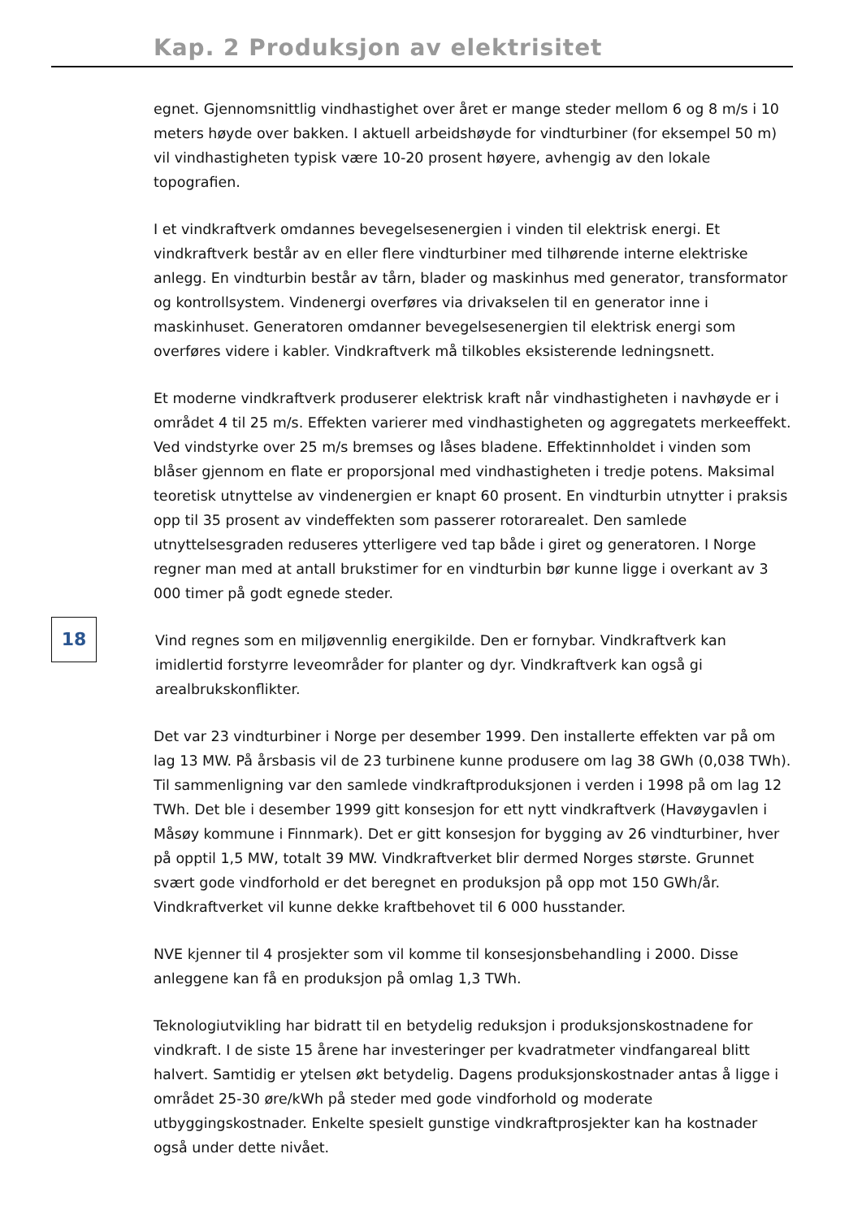Kap. 2 Produksjon av elektrisitet
egnet. Gjennomsnittlig vindhastighet over året er mange steder mellom 6 og 8 m/s i 10 meters høyde over bakken. I aktuell arbeidshøyde for vindturbiner (for eksempel 50 m) vil vindhastigheten typisk være 10-20 prosent høyere, avhengig av den lokale topografien.
I et vindkraftverk omdannes bevegelsesenergien i vinden til elektrisk energi. Et vindkraftverk består av en eller flere vindturbiner med tilhørende interne elektriske anlegg. En vindturbin består av tårn, blader og maskinhus med generator, transformator og kontrollsystem. Vindenergi overføres via drivakselen til en generator inne i maskinhuset. Generatoren omdanner bevegelsesenergien til elektrisk energi som overføres videre i kabler. Vindkraftverk må tilkobles eksisterende ledningsnett.
Et moderne vindkraftverk produserer elektrisk kraft når vindhastigheten i navhøyde er i området 4 til 25 m/s. Effekten varierer med vindhastigheten og aggregatets merkeeffekt. Ved vindstyrke over 25 m/s bremses og låses bladene. Effektinnholdet i vinden som blåser gjennom en flate er proporsjonal med vindhastigheten i tredje potens. Maksimal teoretisk utnyttelse av vindenergien er knapt 60 prosent. En vindturbin utnytter i praksis opp til 35 prosent av vindeffekten som passerer rotorarealet. Den samlede utnyttelsesgraden reduseres ytterligere ved tap både i giret og generatoren. I Norge regner man med at antall brukstimer for en vindturbin bør kunne ligge i overkant av 3 000 timer på godt egnede steder.
18
Vind regnes som en miljøvennlig energikilde. Den er fornybar. Vindkraftverk kan imidlertid forstyrre leveområder for planter og dyr. Vindkraftverk kan også gi arealbrukskonflikter.
Det var 23 vindturbiner i Norge per desember 1999. Den installerte effekten var på om lag 13 MW. På årsbasis vil de 23 turbinene kunne produsere om lag 38 GWh (0,038 TWh). Til sammenligning var den samlede vindkraftproduksjonen i verden i 1998 på om lag 12 TWh. Det ble i desember 1999 gitt konsesjon for ett nytt vindkraftverk (Havøygavlen i Måsøy kommune i Finnmark). Det er gitt konsesjon for bygging av 26 vindturbiner, hver på opptil 1,5 MW, totalt 39 MW. Vindkraftverket blir dermed Norges største. Grunnet svært gode vindforhold er det beregnet en produksjon på opp mot 150 GWh/år. Vindkraftverket vil kunne dekke kraftbehovet til 6 000 husstander.
NVE kjenner til 4 prosjekter som vil komme til konsesjonsbehandling i 2000. Disse anleggene kan få en produksjon på omlag 1,3 TWh.
Teknologiutvikling har bidratt til en betydelig reduksjon i produksjonskostnadene for vindkraft. I de siste 15 årene har investeringer per kvadratmeter vindfangareal blitt halvert. Samtidig er ytelsen økt betydelig. Dagens produksjonskostnader antas å ligge i området 25-30 øre/kWh på steder med gode vindforhold og moderate utbyggingskostnader. Enkelte spesielt gunstige vindkraftprosjekter kan ha kostnader også under dette nivået.